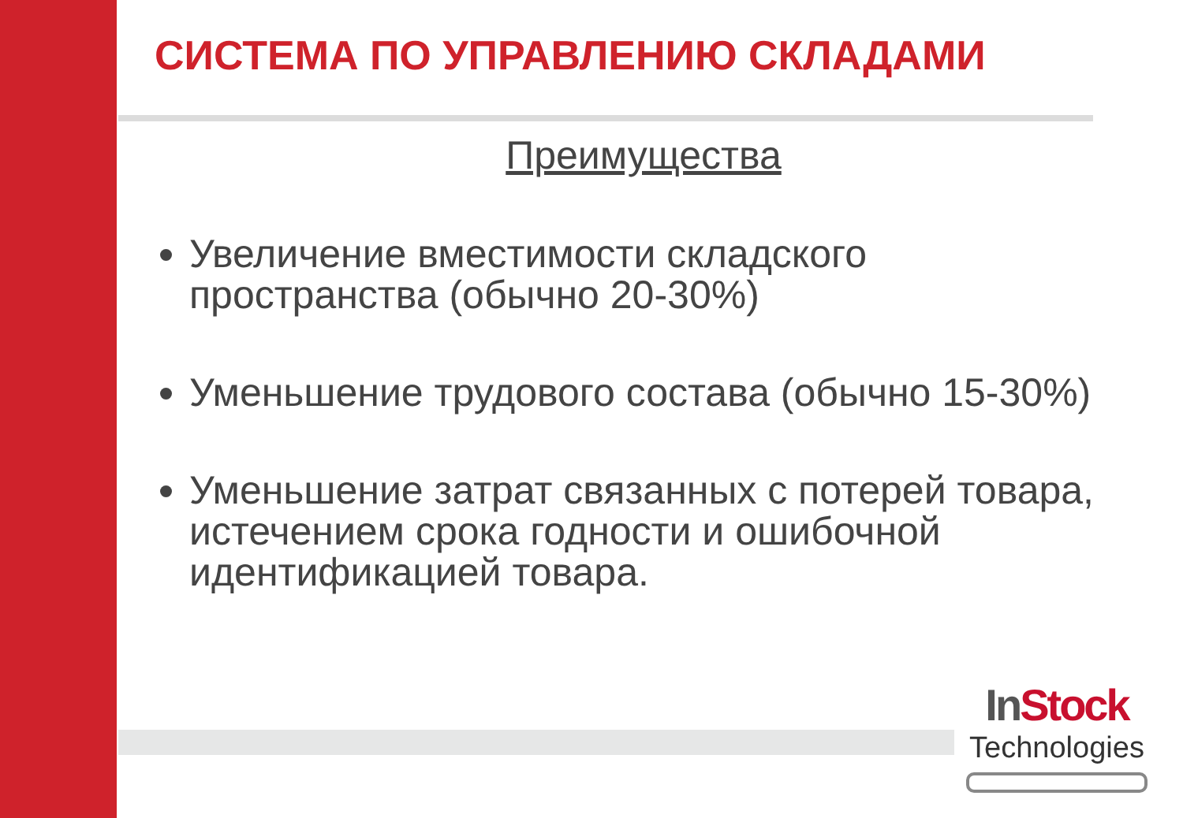СИСТЕМА ПО УПРАВЛЕНИЮ СКЛАДАМИ
Преимущества
Увеличение вместимости складского пространства (обычно 20-30%)
Уменьшение трудового состава (обычно 15-30%)
Уменьшение затрат связанных с потерей товара, истечением срока годности и ошибочной идентификацией товара.
In Stock
Technologies